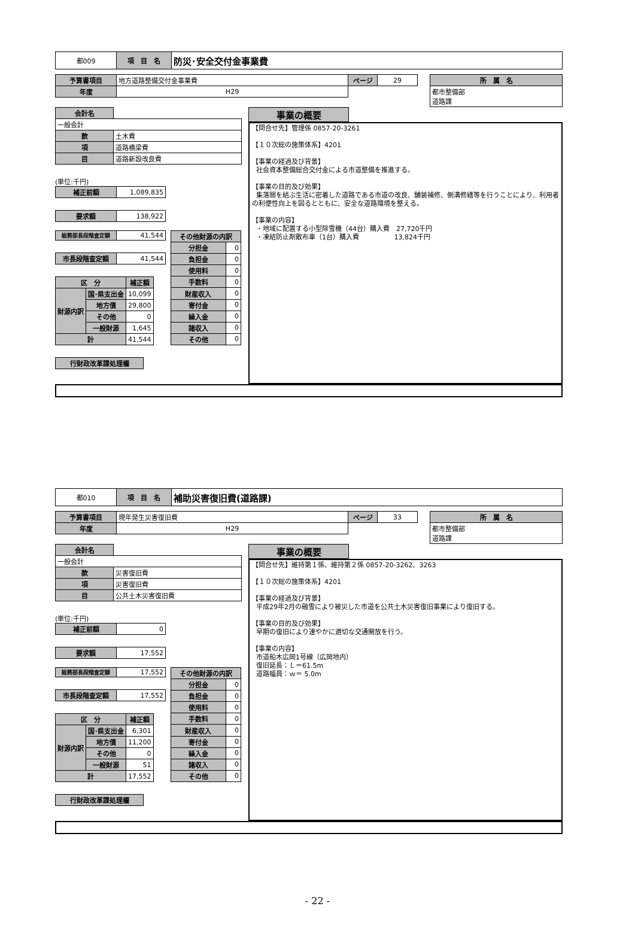| 都009 | 項 目 名 | 防災･安全交付金事業費 |
| 予算書項目 | 地方道路整備交付金事業費 | ページ | 29 |
| 年度 | H29 | | |
| 所 属 名 |
| 都市整備部 道路課 |
| 会計名 | |
| 一般会計 | |
| 款 | 土木費 |
| 項 | 道路橋梁費 |
| 目 | 道路新設改良費 |
(単位:千円)
| 補正前額 | 1,089,835 |
| 要求額 | 138,922 |
| 総務部長段階査定額 | 41,544 |
| 市長段階査定額 | 41,544 |
| 区 分 | | 補正額 |
| --- | --- | --- |
| 財源内訳 | 国･県支出金 | 10,099 |
| | 地方債 | 29,800 |
| | その他 | 0 |
| | 一般財源 | 1,645 |
| 計 | | 41,544 |
| その他財源の内訳 | |
| --- | --- |
| 分担金 | 0 |
| 負担金 | 0 |
| 使用料 | 0 |
| 手数料 | 0 |
| 財産収入 | 0 |
| 寄付金 | 0 |
| 繰入金 | 0 |
| 諸収入 | 0 |
| その他 | 0 |
| 行財政改革課処理欄 |
| 事業の概要 |
【問合せ先】管理係 0857-20-3261 【１０次総の施策体系】4201 【事業の経過及び背景】 社会資本整備総合交付金による市道整備を推進する。 【事業の目的及び効果】 集落間を結ぶ生活に密着した道路である市道の改良、舗装補修、側溝修繕等を行うことにより、利用者の利便性向上を図るとともに、安全な道路環境を整える。 【事業の内容】 ・地域に配置する小型除雪機（44台）購入費　27,720千円 ・凍結防止剤散布車（1台）購入費　　　　　 13,824千円
| 都010 | 項 目 名 | 補助災害復旧費(道路課) |
| 予算書項目 | 現年発生災害復旧費 | ページ | 33 |
| 年度 | H29 | | |
| 所 属 名 |
| 都市整備部 道路課 |
| 会計名 | |
| 一般会計 | |
| 款 | 災害復旧費 |
| 項 | 災害復旧費 |
| 目 | 公共土木災害復旧費 |
(単位:千円)
| 補正前額 | 0 |
| 要求額 | 17,552 |
| 総務部長段階査定額 | 17,552 |
| 市長段階査定額 | 17,552 |
| 区 分 | | 補正額 |
| --- | --- | --- |
| 財源内訳 | 国･県支出金 | 6,301 |
| | 地方債 | 11,200 |
| | その他 | 0 |
| | 一般財源 | 51 |
| 計 | | 17,552 |
| その他財源の内訳 | |
| --- | --- |
| 分担金 | 0 |
| 負担金 | 0 |
| 使用料 | 0 |
| 手数料 | 0 |
| 財産収入 | 0 |
| 寄付金 | 0 |
| 繰入金 | 0 |
| 諸収入 | 0 |
| その他 | 0 |
| 行財政改革課処理欄 |
| 事業の概要 |
【問合せ先】維持第１係、維持第２係 0857-20-3262、3263 【１０次総の施策体系】4201 【事業の経過及び背景】 平成29年2月の融雪により被災した市道を公共土木災害復旧事業により復旧する。 【事業の目的及び効果】 早期の復旧により速やかに適切な交通開放を行う。 【事業の内容】 市道船木広岡1号線（広岡地内） 復旧延長：Ｌ＝61.5m 道路幅員：ｗ＝ 5.0m
- 22 -